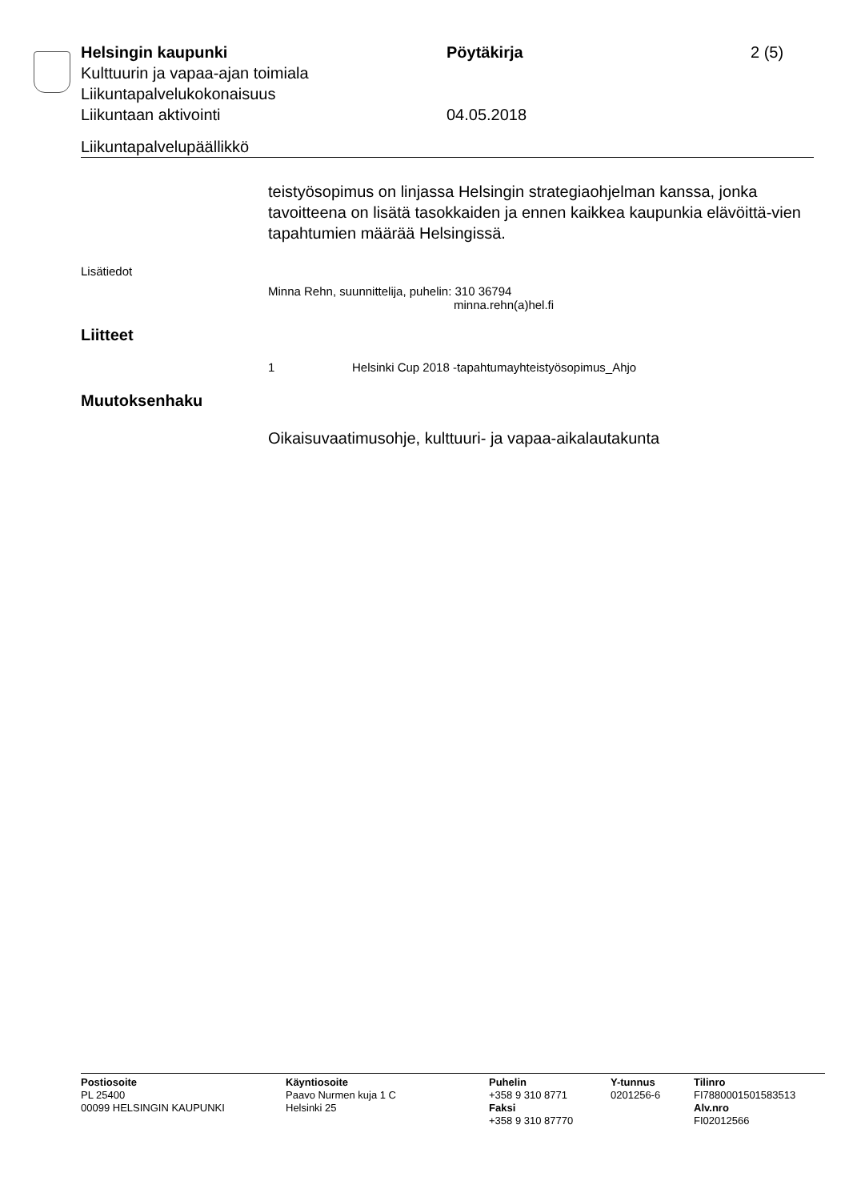Helsingin kaupunki Pöytäkirja 2 (5)
Kulttuurin ja vapaa-ajan toimiala
Liikuntapalvelukokonaisuus
Liikuntaan aktivointi 04.05.2018
Liikuntapalvelupäällikkö
teistyösopimus on linjassa Helsingin strategiaohjelman kanssa, jonka tavoitteena on lisätä tasokkaiden ja ennen kaikkea kaupunkia elävöittä-vien tapahtumien määrää Helsingissä.
Lisätiedot
Minna Rehn, suunnittelija, puhelin: 310 36794
minna.rehn(a)hel.fi
Liitteet
1 Helsinki Cup 2018 -tapahtumayhteistyösopimus_Ahjo
Muutoksenhaku
Oikaisuvaatimusohje, kulttuuri- ja vapaa-aikalautakunta
Postiosoite
PL 25400
00099 HELSINGIN KAUPUNKI
Käyntiosoite
Paavo Nurmen kuja 1 C
Helsinki 25
Puhelin
+358 9 310 8771
Faksi
+358 9 310 87770
Y-tunnus
0201256-6
Tilinro
FI7880001501583513
Alv.nro
FI02012566